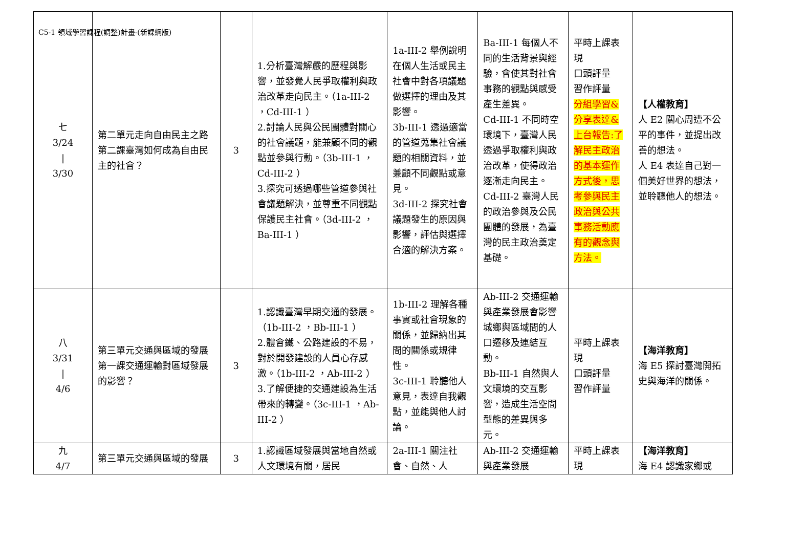C5-1 領域學習課程(調整)計畫-(新課綱版)
| 七 3/24 / 3/30 | 第二單元走向自由民主之路 第二課臺灣如何成為自由民主的社會？ | 3 | 1.分析臺灣解嚴的歷程與影響，並發覺人民爭取權利與政治改革走向民主。（1a-III-2 ，Cd-III-1 ） 2.討論人民與公民團體對關心的社會議題，能兼顧不同的觀點並參與行動。（3b-III-1 ，Cd-III-2 ） 3.探究可透過哪些管道參與社會議題解決，並尊重不同觀點保護民主社會。（3d-III-2 ，Ba-III-1 ） | 1a-III-2 舉例說明在個人生活或民主社會中對各項議題做選擇的理由及其影響。 3b-III-1 透過適當的管道蒐集社會議題的相關資料，並兼顧不同觀點或意見。 3d-III-2 探究社會議題發生的原因與影響，評估與選擇合適的解決方案。 | Ba-III-1 每個人不同的生活背景與經驗，會使其對社會事務的觀點與感受產生差異。 Cd-III-1 不同時空環境下，臺灣人民透過爭取權利與政治改革，使得政治逐漸走向民主。 Cd-III-2 臺灣人民的政治參與及公民團體的發展，為臺灣的民主政治奠定基礎。 | 平時上課表現 口頭評量 習作評量 分組學習&分享表達&上台報告:了解民主政治的基本運作方式後，思考參與民主政治與公共事務活動應有的觀念與方法。 | 【人權教育】 人 E2 關心周遭不公平的事件，並提出改善的想法。 人 E4 表達自己對一個美好世界的想法，並聆聽他人的想法。 |
| 八 3/31 / 4/6 | 第三單元交通與區域的發展 第一課交通運輸對區域發展的影響？ | 3 | 1.認識臺灣早期交通的發展。（1b-III-2 ，Bb-III-1 ） 2.體會鐵、公路建設的不易，對於開發建設的人員心存感激。（1b-III-2 ，Ab-III-2 ） 3.了解便捷的交通建設為生活帶來的轉變。（3c-III-1 ，Ab-III-2 ） | 1b-III-2 理解各種事實或社會現象的關係，並歸納出其間的關係或規律性。 3c-III-1 聆聽他人意見，表達自我觀點，並能與他人討論。 | Ab-III-2 交通運輸與產業發展會影響城鄉與區域間的人口遷移及連結互動。 Bb-III-1 自然與人文環境的交互影響，造成生活空間型態的差異與多元。 | 平時上課表現 口頭評量 習作評量 | 【海洋教育】 海 E5 探討臺灣開拓史與海洋的關係。 |
| 九 4/7 | 第三單元交通與區域的發展 | 3 | 1.認識區域發展與當地自然或人文環境有關，居民 | 2a-III-1 關注社會、自然、人 | Ab-III-2 交通運輸與產業發展 | 平時上課表現 | 【海洋教育】 海 E4 認識家鄉或 |